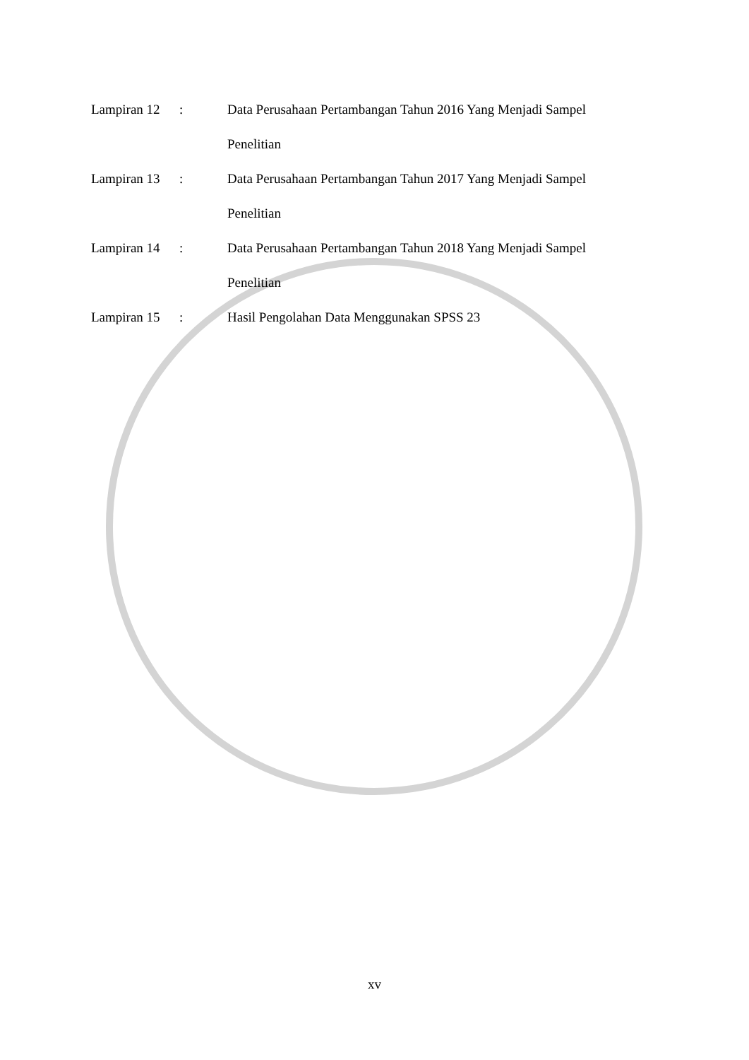Lampiran 12
: Data Perusahaan Pertambangan Tahun 2016 Yang Menjadi Sampel Penelitian
Lampiran 13
: Data Perusahaan Pertambangan Tahun 2017 Yang Menjadi Sampel Penelitian
Lampiran 14
: Data Perusahaan Pertambangan Tahun 2018 Yang Menjadi Sampel Penelitian
Lampiran 15
: Hasil Pengolahan Data Menggunakan SPSS 23
xv